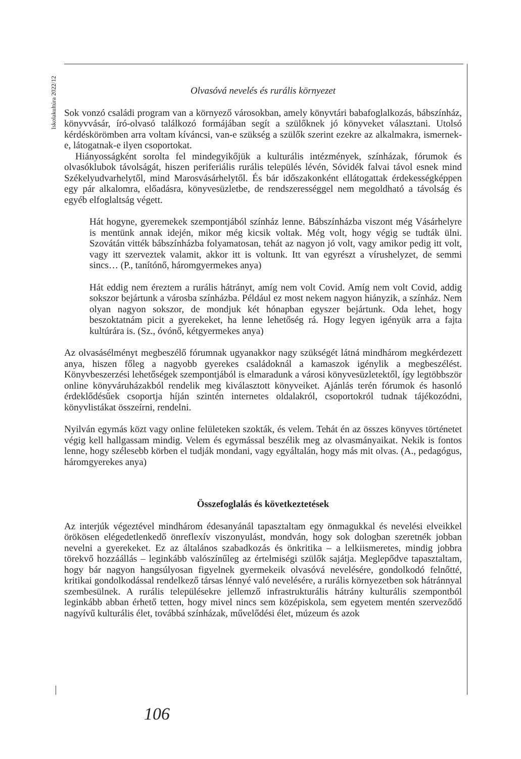Iskolakultúra 2022/12
Olvasóvá nevelés és rurális környezet
Sok vonzó családi program van a környező városokban, amely könyvtári babafoglalkozás, bábszínház, könyvvásár, író-olvasó találkozó formájában segít a szülőknek jó könyveket választani. Utolsó kérdéskörömben arra voltam kíváncsi, van-e szükség a szülők szerint ezekre az alkalmakra, ismernek-e, látogatnak-e ilyen csoportokat.
Hiányosságként sorolta fel mindegyikőjük a kulturális intézmények, színházak, fórumok és olvasóklubok távolságát, hiszen periferiális rurális település lévén, Sóvidék falvai távol esnek mind Székelyudvarhelytől, mind Marosvásárhelytől. És bár időszakonként ellátogattak érdekességképpen egy pár alkalomra, előadásra, könyvesüzletbe, de rendszerességgel nem megoldható a távolság és egyéb elfoglaltság végett.
Hát hogyne, gyeremekek szempontjából színház lenne. Bábszínházba viszont még Vásárhelyre is mentünk annak idején, mikor még kicsik voltak. Még volt, hogy végig se tudták ülni. Szovátán vitték bábszínházba folyamatosan, tehát az nagyon jó volt, vagy amikor pedig itt volt, vagy itt szerveztek valamit, akkor itt is voltunk. Itt van egyrészt a vírushelyzet, de semmi sincs… (P., tanítónő, háromgyermekes anya)
Hát eddig nem éreztem a rurális hátrányt, amíg nem volt Covid. Amíg nem volt Covid, addig sokszor bejártunk a városba színházba. Például ez most nekem nagyon hiányzik, a színház. Nem olyan nagyon sokszor, de mondjuk két hónapban egyszer bejártunk. Oda lehet, hogy beszoktatnám picit a gyerekeket, ha lenne lehetőség rá. Hogy legyen igényük arra a fajta kultúrára is. (Sz., óvónő, kétgyermekes anya)
Az olvasásélményt megbeszélő fórumnak ugyanakkor nagy szükségét látná mindhárom megkérdezett anya, hiszen főleg a nagyobb gyerekes családoknál a kamaszok igénylik a megbeszélést. Könyvbeszerzési lehetőségek szempontjából is elmaradunk a városi könyvesüzletektől, így legtöbbször online könyváruházakból rendelik meg kiválasztott könyveiket. Ajánlás terén fórumok és hasonló érdeklődésűek csoportja híján szintén internetes oldalakról, csoportokról tudnak tájékozódni, könyvlistákat összeírni, rendelni.
Nyilván egymás közt vagy online felületeken szokták, és velem. Tehát én az összes könyves történetet végig kell hallgassam mindig. Velem és egymással beszélik meg az olvasmányaikat. Nekik is fontos lenne, hogy szélesebb körben el tudják mondani, vagy egyáltalán, hogy más mit olvas. (A., pedagógus, háromgyerekes anya)
Összefoglalás és következtetések
Az interjúk végeztével mindhárom édesanyánál tapasztaltam egy önmagukkal és nevelési elveikkel örökösen elégedetlenkedő önreflexív viszonyulást, mondván, hogy sok dologban szeretnék jobban nevelni a gyerekeket. Ez az általános szabadkozás és önkritika – a lelkiismeretes, mindig jobbra törekvő hozzáállás – leginkább valószínűleg az értelmiségi szülők sajátja. Meglepődve tapasztaltam, hogy bár nagyon hangsúlyosan figyelnek gyermekeik olvasóvá nevelésére, gondolkodó felnőtté, kritikai gondolkodással rendelkező társas lénnyé való nevelésére, a rurális környezetben sok hátránnyal szembesülnek. A rurális településekre jellemző infrastrukturális hátrány kulturális szempontból leginkább abban érhető tetten, hogy mivel nincs sem középiskola, sem egyetem mentén szerveződő nagyívű kulturális élet, továbbá színházak, művelődési élet, múzeum és azok
106